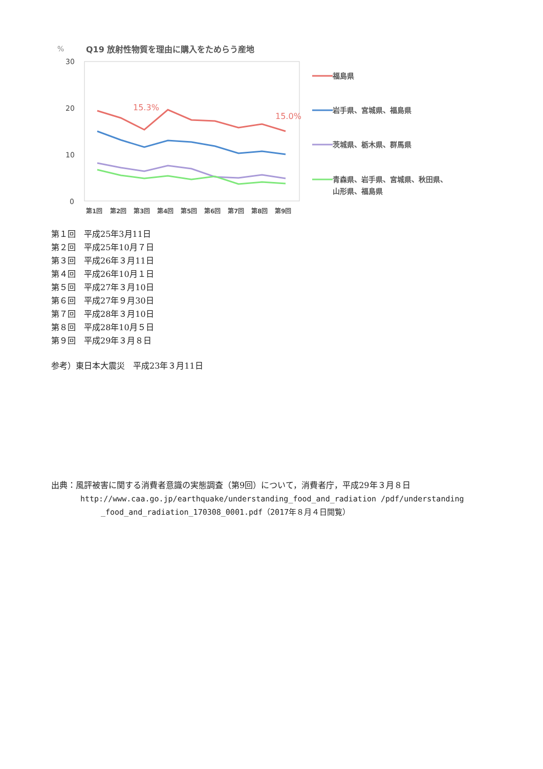%
Q19 放射性物質を理由に購入をためらう産地
30
20
10
0
15.3%
15.0%
第1回
第2回
第3回
第4回
第5回
第6回
第7回
第8回
第9回
福島県
岩手県、宮城県、福島県
茨城県、栃木県、群馬県
青森県、岩手県、宮城県、秋田県、
山形県、福島県
第１回　平成25年3月11日
第２回　平成25年10月７日
第３回　平成26年３月11日
第４回　平成26年10月１日
第５回　平成27年３月10日
第６回　平成27年９月30日
第７回　平成28年３月10日
第８回　平成28年10月５日
第９回　平成29年３月８日
参考）東日本大震災　平成23年３月11日
出典：風評被害に関する消費者意識の実態調査（第9回）について，消費者庁，平成29年３月８日
http://www.caa.go.jp/earthquake/understanding_food_and_radiation /pdf/understanding
_food_and_radiation_170308_0001.pdf（2017年８月４日閲覧）